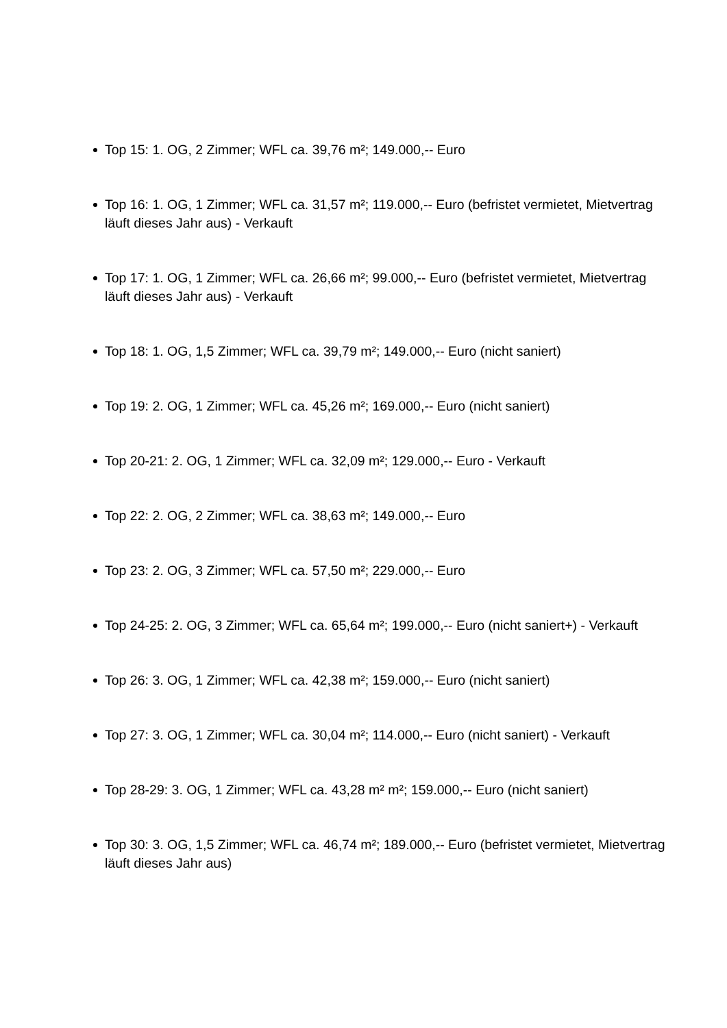Top 15: 1. OG, 2 Zimmer; WFL ca. 39,76 m²; 149.000,-- Euro
Top 16: 1. OG, 1 Zimmer; WFL ca. 31,57 m²; 119.000,-- Euro (befristet vermietet, Mietvertrag läuft dieses Jahr aus) - Verkauft
Top 17: 1. OG, 1 Zimmer; WFL ca. 26,66 m²; 99.000,-- Euro (befristet vermietet, Mietvertrag läuft dieses Jahr aus) - Verkauft
Top 18: 1. OG, 1,5 Zimmer; WFL ca. 39,79 m²; 149.000,-- Euro (nicht saniert)
Top 19: 2. OG, 1 Zimmer; WFL ca. 45,26 m²; 169.000,-- Euro (nicht saniert)
Top 20-21: 2. OG, 1 Zimmer; WFL ca. 32,09 m²; 129.000,-- Euro - Verkauft
Top 22: 2. OG, 2 Zimmer; WFL ca. 38,63 m²; 149.000,-- Euro
Top 23: 2. OG, 3 Zimmer; WFL ca. 57,50 m²; 229.000,-- Euro
Top 24-25: 2. OG, 3 Zimmer; WFL ca. 65,64 m²; 199.000,-- Euro (nicht saniert+) - Verkauft
Top 26: 3. OG, 1 Zimmer; WFL ca. 42,38 m²; 159.000,-- Euro (nicht saniert)
Top 27: 3. OG, 1 Zimmer; WFL ca. 30,04 m²; 114.000,-- Euro (nicht saniert) - Verkauft
Top 28-29: 3. OG, 1 Zimmer; WFL ca. 43,28 m² m²; 159.000,-- Euro (nicht saniert)
Top 30: 3. OG, 1,5 Zimmer; WFL ca. 46,74 m²; 189.000,-- Euro (befristet vermietet, Mietvertrag läuft dieses Jahr aus)